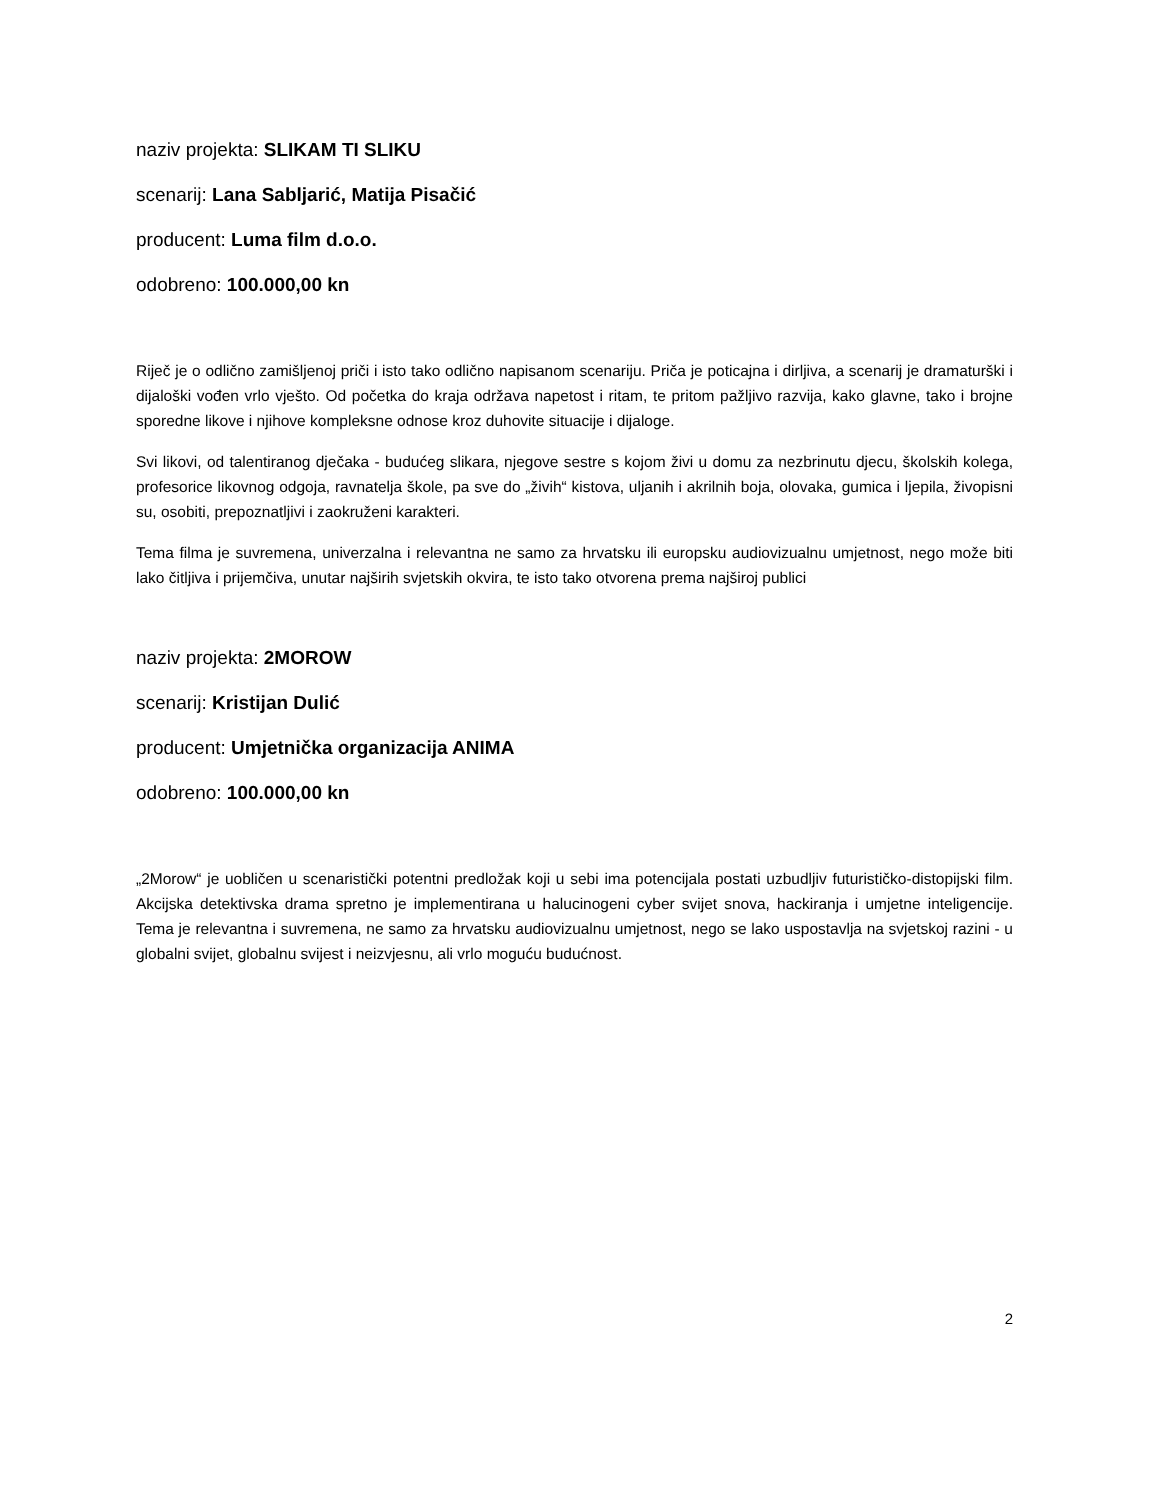naziv projekta: SLIKAM TI SLIKU
scenarij: Lana Sabljarić, Matija Pisačić
producent: Luma film d.o.o.
odobreno: 100.000,00 kn
Riječ je o odlično zamišljenoj priči i isto tako odlično napisanom scenariju. Priča je poticajna i dirljiva, a scenarij je dramaturški i dijaloški vođen vrlo vješto. Od početka do kraja održava napetost i ritam, te pritom pažljivo razvija, kako glavne, tako i brojne sporedne likove i njihove kompleksne odnose kroz duhovite situacije i dijaloge.
Svi likovi, od talentiranog dječaka - budućeg slikara, njegove sestre s kojom živi u domu za nezbrinutu djecu, školskih kolega, profesorice likovnog odgoja, ravnatelja škole, pa sve do „živih“ kistova, uljanih i akrilnih boja, olovaka, gumica i ljepila, živopisni su, osobiti, prepoznatljivi i zaokruženi karakteri.
Tema filma je suvremena, univerzalna i relevantna ne samo za hrvatsku ili europsku audiovizualnu umjetnost, nego može biti lako čitljiva i prijemčiva, unutar najširih svjetskih okvira, te isto tako otvorena prema najširoj publici
naziv projekta: 2MOROW
scenarij: Kristijan Dulić
producent: Umjetnička organizacija ANIMA
odobreno: 100.000,00 kn
„2Morow“ je uobličen u scenaristički potentni predložak koji u sebi ima potencijala postati uzbudljiv futurističko-distopijski film. Akcijska detektivska drama spretno je implementirana u halucinogeni cyber svijet snova, hackiranja i umjetne inteligencije. Tema je relevantna i suvremena, ne samo za hrvatsku audiovizualnu umjetnost, nego se lako uspostavlja na svjetskoj razini - u globalni svijet, globalnu svijest i neizvjesnu, ali vrlo moguću budućnost.
2